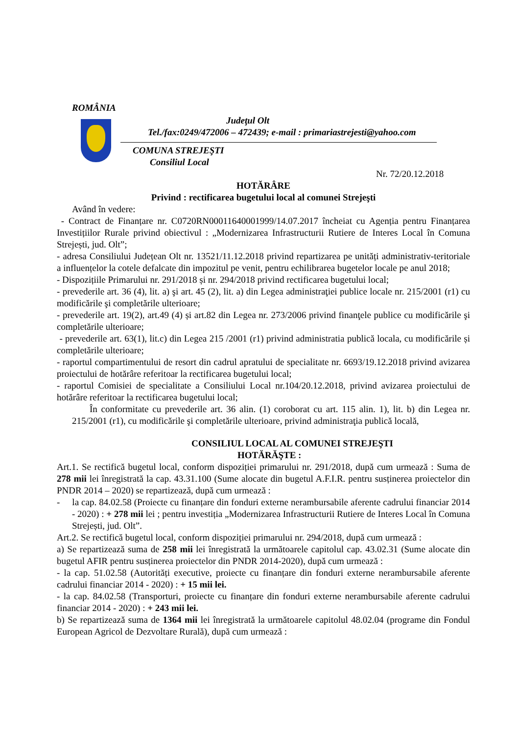ROMÂNIA
Judeţul Olt
Tel./fax:0249/472006 – 472439; e-mail : primariastrejesti@yahoo.com
COMUNA STREJEŞTI
Consiliul Local
Nr. 72/20.12.2018
HOTĂRÂRE
Privind : rectificarea bugetului local al comunei Strejeşti
Având în vedere:
- Contract de Finanțare nr. C0720RN00011640001999/14.07.2017 încheiat cu Agenția pentru Finanțarea Investițiilor Rurale privind obiectivul : „Modernizarea Infrastructurii Rutiere de Interes Local în Comuna Strejești, jud. Olt”;
- adresa Consiliului Județean Olt nr. 13521/11.12.2018 privind repartizarea pe unități administrativ-teritoriale a influențelor la cotele defalcate din impozitul pe venit, pentru echilibrarea bugetelor locale pe anul 2018;
- Dispozițiile Primarului nr. 291/2018 și nr. 294/2018 privind rectificarea bugetului local;
- prevederile art. 36 (4), lit. a) şi art. 45 (2), lit. a) din Legea administraţiei publice locale nr. 215/2001 (r1) cu modificările şi completările ulterioare;
- prevederile art. 19(2), art.49 (4) și art.82 din Legea nr. 273/2006 privind finanţele publice cu modificările şi completările ulterioare;
- prevederile art. 63(1), lit.c) din Legea 215 /2001 (r1) privind administratia publică locala, cu modificările și completările ulterioare;
- raportul compartimentului de resort din cadrul apratului de specialitate nr. 6693/19.12.2018 privind avizarea proiectului de hotărâre referitoar la rectificarea bugetului local;
- raportul Comisiei de specialitate a Consiliului Local nr.104/20.12.2018, privind avizarea proiectului de hotărâre referitoar la rectificarea bugetului local;
În conformitate cu prevederile art. 36 alin. (1) coroborat cu art. 115 alin. 1), lit. b) din Legea nr. 215/2001 (r1), cu modificările şi completările ulterioare, privind administraţia publică locală,
CONSILIUL LOCAL AL COMUNEI STREJEŞTI
HOTĂRĂŞTE :
Art.1. Se rectifică bugetul local, conform dispoziției primarului nr. 291/2018, după cum urmează : Suma de 278 mii lei înregistrată la cap. 43.31.100 (Sume alocate din bugetul A.F.I.R. pentru susținerea proiectelor din PNDR 2014 – 2020) se repartizează, după cum urmează :
- la cap. 84.02.58 (Proiecte cu finanțare din fonduri externe nerambursabile aferente cadrului financiar 2014 - 2020) : + 278 mii lei ; pentru investiția „Modernizarea Infrastructurii Rutiere de Interes Local în Comuna Strejești, jud. Olt”.
Art.2. Se rectifică bugetul local, conform dispoziției primarului nr. 294/2018, după cum urmează :
a) Se repartizează suma de 258 mii lei înregistrată la următoarele capitolul cap. 43.02.31 (Sume alocate din bugetul AFIR pentru susținerea proiectelor din PNDR 2014-2020), după cum urmează :
- la cap. 51.02.58 (Autorități executive, proiecte cu finanțare din fonduri externe nerambursabile aferente cadrului financiar 2014 - 2020) : + 15 mii lei.
- la cap. 84.02.58 (Transporturi, proiecte cu finanțare din fonduri externe nerambursabile aferente cadrului financiar 2014 - 2020) : + 243 mii lei.
b) Se repartizează suma de 1364 mii lei înregistrată la următoarele capitolul 48.02.04 (programe din Fondul European Agricol de Dezvoltare Rurală), după cum urmează :